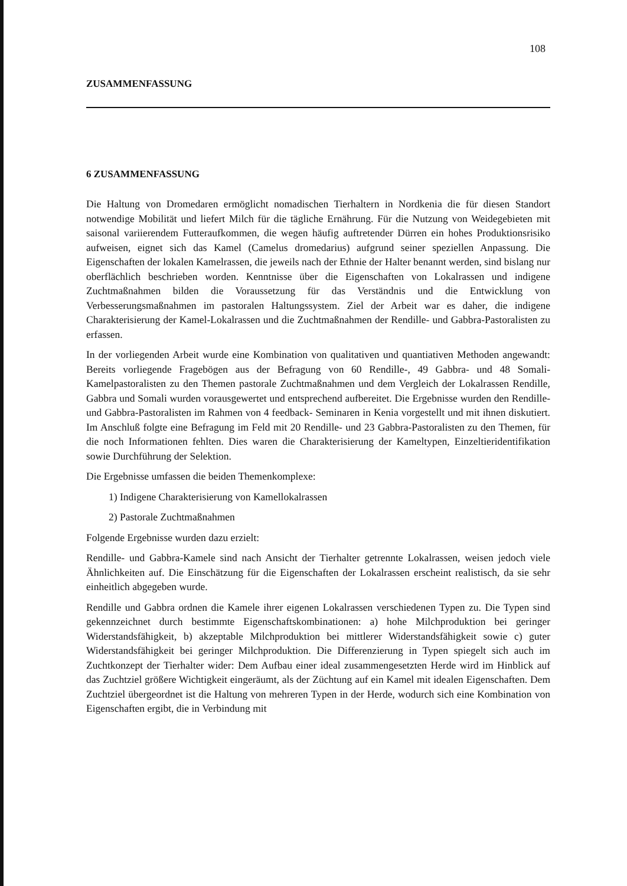108
ZUSAMMENFASSUNG
6 ZUSAMMENFASSUNG
Die Haltung von Dromedaren ermöglicht nomadischen Tierhaltern in Nordkenia die für diesen Standort notwendige Mobilität und liefert Milch für die tägliche Ernährung. Für die Nutzung von Weidegebieten mit saisonal variierendem Futteraufkommen, die wegen häufig auftretender Dürren ein hohes Produktionsrisiko aufweisen, eignet sich das Kamel (Camelus dromedarius) aufgrund seiner speziellen Anpassung. Die Eigenschaften der lokalen Kamelrassen, die jeweils nach der Ethnie der Halter benannt werden, sind bislang nur oberflächlich beschrieben worden. Kenntnisse über die Eigenschaften von Lokalrassen und indigene Zuchtmaßnahmen bilden die Voraussetzung für das Verständnis und die Entwicklung von Verbesserungsmaßnahmen im pastoralen Haltungssystem. Ziel der Arbeit war es daher, die indigene Charakterisierung der Kamel-Lokalrassen und die Zuchtmaßnahmen der Rendille- und Gabbra-Pastoralisten zu erfassen.
In der vorliegenden Arbeit wurde eine Kombination von qualitativen und quantiativen Methoden angewandt: Bereits vorliegende Fragebögen aus der Befragung von 60 Rendille-, 49 Gabbra- und 48 Somali-Kamelpastoralisten zu den Themen pastorale Zuchtmaßnahmen und dem Vergleich der Lokalrassen Rendille, Gabbra und Somali wurden vorausgewertet und entsprechend aufbereitet. Die Ergebnisse wurden den Rendille- und Gabbra-Pastoralisten im Rahmen von 4 feedback- Seminaren in Kenia vorgestellt und mit ihnen diskutiert. Im Anschluß folgte eine Befragung im Feld mit 20 Rendille- und 23 Gabbra-Pastoralisten zu den Themen, für die noch Informationen fehlten. Dies waren die Charakterisierung der Kameltypen, Einzeltieridentifikation sowie Durchführung der Selektion.
Die Ergebnisse umfassen die beiden Themenkomplexe:
1) Indigene Charakterisierung von Kamellokalrassen
2) Pastorale Zuchtmaßnahmen
Folgende Ergebnisse wurden dazu erzielt:
Rendille- und Gabbra-Kamele sind nach Ansicht der Tierhalter getrennte Lokalrassen, weisen jedoch viele Ähnlichkeiten auf. Die Einschätzung für die Eigenschaften der Lokalrassen erscheint realistisch, da sie sehr einheitlich abgegeben wurde.
Rendille und Gabbra ordnen die Kamele ihrer eigenen Lokalrassen verschiedenen Typen zu. Die Typen sind gekennzeichnet durch bestimmte Eigenschaftskombinationen: a) hohe Milchproduktion bei geringer Widerstandsfähigkeit, b) akzeptable Milchproduktion bei mittlerer Widerstandsfähigkeit sowie c) guter Widerstandsfähigkeit bei geringer Milchproduktion. Die Differenzierung in Typen spiegelt sich auch im Zuchtkonzept der Tierhalter wider: Dem Aufbau einer ideal zusammengesetzten Herde wird im Hinblick auf das Zuchtziel größere Wichtigkeit eingeräumt, als der Züchtung auf ein Kamel mit idealen Eigenschaften. Dem Zuchtziel übergeordnet ist die Haltung von mehreren Typen in der Herde, wodurch sich eine Kombination von Eigenschaften ergibt, die in Verbindung mit